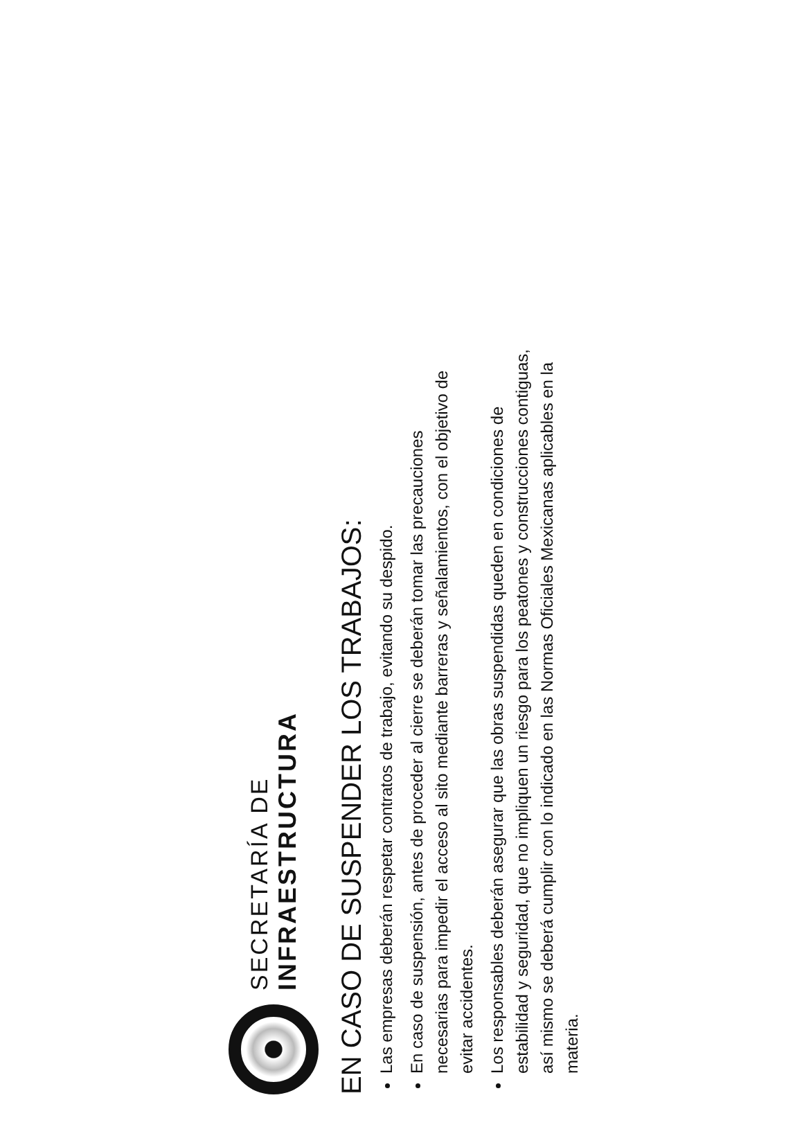SECRETARÍA DE
INFRAESTRUCTURA
EN CASO DE SUSPENDER LOS TRABAJOS:
Las empresas deberán respetar contratos de trabajo, evitando su despido.
En caso de suspensión, antes de proceder al cierre se deberán tomar las precauciones necesarias para impedir el acceso al sito mediante barreras y señalamientos, con el objetivo de evitar accidentes.
Los responsables deberán asegurar que las obras suspendidas queden en condiciones de estabilidad y seguridad, que no impliquen un riesgo para los peatones y construcciones contiguas, así mismo se deberá cumplir con lo indicado en las Normas Oficiales Mexicanas aplicables en la materia.